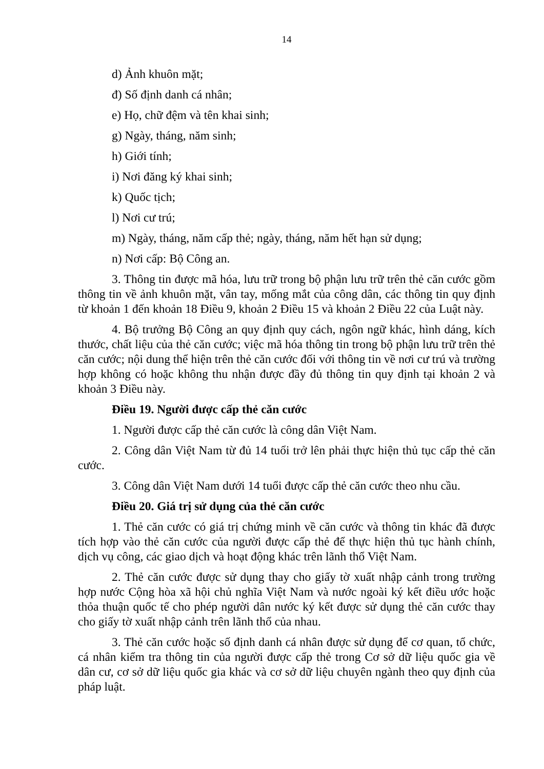14
d) Ảnh khuôn mặt;
đ) Số định danh cá nhân;
e) Họ, chữ đệm và tên khai sinh;
g) Ngày, tháng, năm sinh;
h) Giới tính;
i) Nơi đăng ký khai sinh;
k) Quốc tịch;
l) Nơi cư trú;
m) Ngày, tháng, năm cấp thẻ; ngày, tháng, năm hết hạn sử dụng;
n) Nơi cấp: Bộ Công an.
3. Thông tin được mã hóa, lưu trữ trong bộ phận lưu trữ trên thẻ căn cước gồm thông tin về ảnh khuôn mặt, vân tay, mống mắt của công dân, các thông tin quy định từ khoản 1 đến khoản 18 Điều 9, khoản 2 Điều 15 và khoản 2 Điều 22 của Luật này.
4. Bộ trưởng Bộ Công an quy định quy cách, ngôn ngữ khác, hình dáng, kích thước, chất liệu của thẻ căn cước; việc mã hóa thông tin trong bộ phận lưu trữ trên thẻ căn cước; nội dung thể hiện trên thẻ căn cước đối với thông tin về nơi cư trú và trường hợp không có hoặc không thu nhận được đầy đủ thông tin quy định tại khoản 2 và khoản 3 Điều này.
Điều 19. Người được cấp thẻ căn cước
1. Người được cấp thẻ căn cước là công dân Việt Nam.
2. Công dân Việt Nam từ đủ 14 tuổi trở lên phải thực hiện thủ tục cấp thẻ căn cước.
3. Công dân Việt Nam dưới 14 tuổi được cấp thẻ căn cước theo nhu cầu.
Điều 20. Giá trị sử dụng của thẻ căn cước
1. Thẻ căn cước có giá trị chứng minh về căn cước và thông tin khác đã được tích hợp vào thẻ căn cước của người được cấp thẻ để thực hiện thủ tục hành chính, dịch vụ công, các giao dịch và hoạt động khác trên lãnh thổ Việt Nam.
2. Thẻ căn cước được sử dụng thay cho giấy tờ xuất nhập cảnh trong trường hợp nước Cộng hòa xã hội chủ nghĩa Việt Nam và nước ngoài ký kết điều ước hoặc thỏa thuận quốc tế cho phép người dân nước ký kết được sử dụng thẻ căn cước thay cho giấy tờ xuất nhập cảnh trên lãnh thổ của nhau.
3. Thẻ căn cước hoặc số định danh cá nhân được sử dụng để cơ quan, tổ chức, cá nhân kiểm tra thông tin của người được cấp thẻ trong Cơ sở dữ liệu quốc gia về dân cư, cơ sở dữ liệu quốc gia khác và cơ sở dữ liệu chuyên ngành theo quy định của pháp luật.